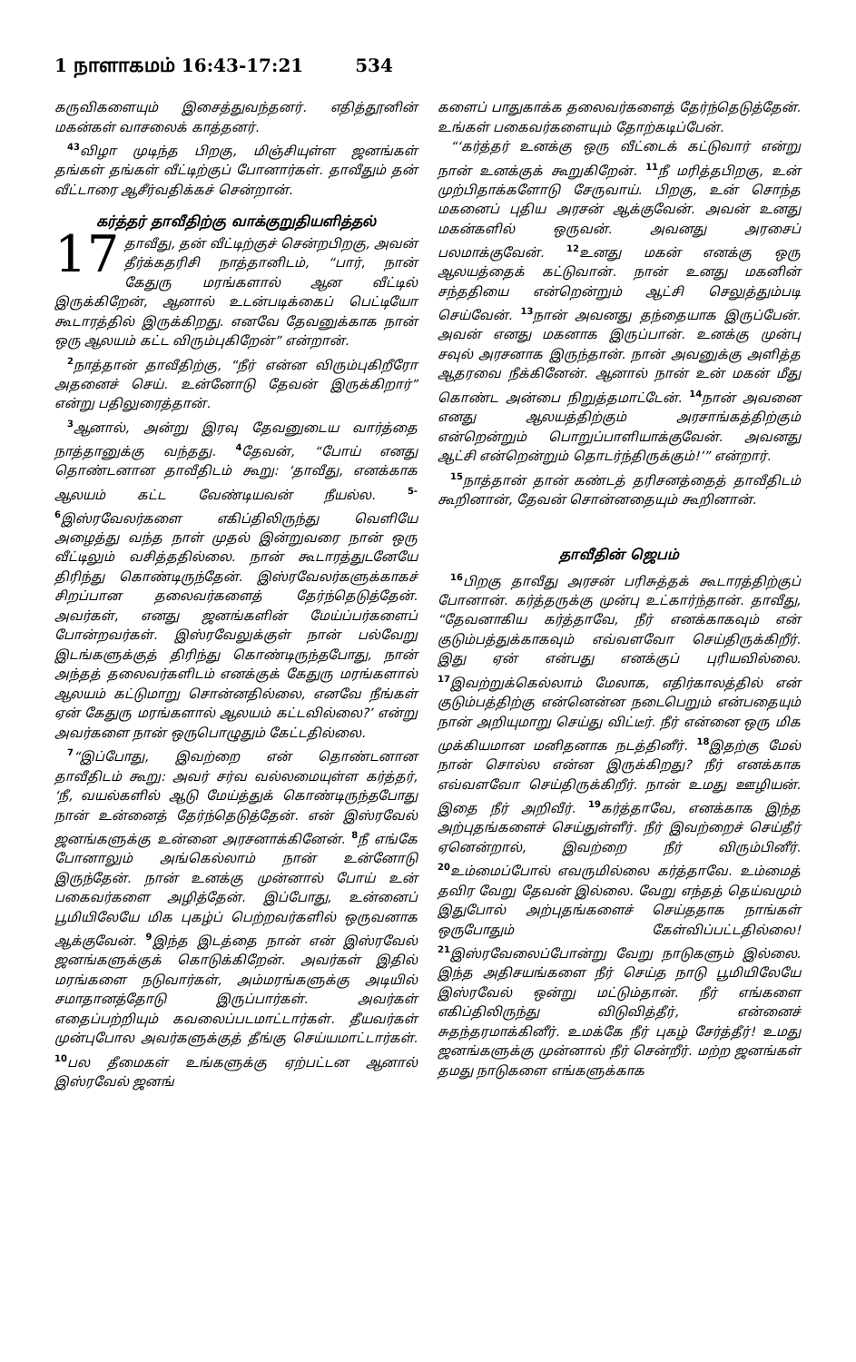1 நாளாகமம் 16:43-17:21 534
கருவிகளையும் இசைத்துவந்தனர். எதித்தூனின் மகன்கள் வாசலைக் காத்தனர்.
<sup>43</sup> விழா முடிந்த பிறகு, மிஞ்சியுள்ள ஜனங்கள் தங்கள் தங்கள் வீட்டிற்குப் போனார்கள். தாவீதும் தன் வீட்டாரை ஆசீர்வதிக்கச் சென்றான்.
கர்த்தர் தாவீதிற்கு வாக்குறுதியளித்தல்
17 தாவீது, தன் வீட்டிற்குச் சென்றபிறகு, அவன் தீர்க்கதரிசி நாத்தானிடம், “பார், நான் கேதுரு மரங்களால் ஆன வீட்டில் இருக்கிறேன், ஆனால் உடன்படிக்கைப் பெட்டியோ கூடாரத்தில் இருக்கிறது. எனவே தேவனுக்காக நான் ஒரு ஆலயம் கட்ட விரும்புகிறேன்” என்றான்.
<sup>2</sup> நாத்தான் தாவீதிற்கு, “நீர் என்ன விரும்புகிறீரோ அதனைச் செய். உன்னோடு தேவன் இருக்கிறார்” என்று பதிலுரைத்தான்.
<sup>3</sup> ஆனால், அன்று இரவு தேவனுடைய வார்த்தை நாத்தானுக்கு வந்தது. <sup>4</sup>தேவன், “போய் எனது தொண்டனான தாவீதிடம் கூறு: ‘தாவீது, எனக்காக ஆலயம் கட்ட வேண்டியவன் நீயல்ல. <sup>5-6</sup>இஸ்ரவேலர்களை எகிப்திலிருந்து வெளியே அழைத்து வந்த நாள் முதல் இன்றுவரை நான் ஒரு வீட்டிலும் வசித்ததில்லை. நான் கூடாரத்துடனேயே திரிந்து கொண்டிருந்தேன். இஸ்ரவேலர்களுக்காகச் சிறப்பான தலைவர்களைத் தேர்ந்தெடுத்தேன். அவர்கள், எனது ஜனங்களின் மேய்ப்பர்களைப் போன்றவர்கள். இஸ்ரவேலுக்குள் நான் பல்வேறு இடங்களுக்குத் திரிந்து கொண்டிருந்தபோது, நான் அந்தத் தலைவர்களிடம் எனக்குக் கேதுரு மரங்களால் ஆலயம் கட்டுமாறு சொன்னதில்லை, எனவே நீங்கள் ஏன் கேதுரு மரங்களால் ஆலயம் கட்டவில்லை?’ என்று அவர்களை நான் ஒருபொழுதும் கேட்டதில்லை.
<sup>7</sup> “இப்போது, இவற்றை என் தொண்டனான தாவீதிடம் கூறு: அவர் சர்வ வல்லமையுள்ள கர்த்தர், ‘நீ, வயல்களில் ஆடு மேய்த்துக் கொண்டிருந்தபோது நான் உன்னைத் தேர்ந்தெடுத்தேன். என் இஸ்ரவேல் ஜனங்களுக்கு உன்னை அரசனாக்கினேன். <sup>8</sup>நீ எங்கே போனாலும் அங்கெல்லாம் நான் உன்னோடு இருந்தேன். நான் உனக்கு முன்னால் போய் உன் பகைவர்களை அழித்தேன். இப்போது, உன்னைப் பூமியிலேயே மிக புகழ்ப் பெற்றவர்களில் ஒருவனாக ஆக்குவேன். <sup>9</sup>இந்த இடத்தை நான் என் இஸ்ரவேல் ஜனங்களுக்குக் கொடுக்கிறேன். அவர்கள் இதில் மரங்களை நடுவார்கள், அம்மரங்களுக்கு அடியில் சமாதானத்தோடு இருப்பார்கள். அவர்கள் எதைப்பற்றியும் கவலைப்படமாட்டார்கள். தீயவர்கள் முன்புபோல அவர்களுக்குத் தீங்கு செய்யமாட்டார்கள். <sup>10</sup>பல தீமைகள் உங்களுக்கு ஏற்பட்டன ஆனால் இஸ்ரவேல் ஜனங்
களைப் பாதுகாக்க தலைவர்களைத் தேர்ந்தெடுத்தேன். உங்கள் பகைவர்களையும் தோற்கடிப்பேன்.
“‘கர்த்தர் உனக்கு ஒரு வீட்டைக் கட்டுவார் என்று நான் உனக்குக் கூறுகிறேன். <sup>11</sup>நீ மரித்தபிறகு, உன் முற்பிதாக்களோடு சேருவாய். பிறகு, உன் சொந்த மகனைப் புதிய அரசன் ஆக்குவேன். அவன் உனது மகன்களில் ஒருவன். அவனது அரசைப் பலமாக்குவேன். <sup>12</sup>உனது மகன் எனக்கு ஒரு ஆலயத்தைக் கட்டுவான். நான் உனது மகனின் சந்ததியை என்றென்றும் ஆட்சி செலுத்தும்படி செய்வேன். <sup>13</sup>நான் அவனது தந்தையாக இருப்பேன். அவன் எனது மகனாக இருப்பான். உனக்கு முன்பு சவுல் அரசனாக இருந்தான். நான் அவனுக்கு அளித்த ஆதரவை நீக்கினேன். ஆனால் நான் உன் மகன் மீது கொண்ட அன்பை நிறுத்தமாட்டேன். <sup>14</sup>நான் அவனை எனது ஆலயத்திற்கும் அரசாங்கத்திற்கும் என்றென்றும் பொறுப்பாளியாக்குவேன். அவனது ஆட்சி என்றென்றும் தொடர்ந்திருக்கும்!’” என்றார்.
<sup>15</sup> நாத்தான் தான் கண்டத் தரிசனத்தைத் தாவீதிடம் கூறினான், தேவன் சொன்னதையும் கூறினான்.
தாவீதின் ஜெபம்
<sup>16</sup> பிறகு தாவீது அரசன் பரிசுத்தக் கூடாரத்திற்குப் போனான். கர்த்தருக்கு முன்பு உட்கார்ந்தான். தாவீது, “தேவனாகிய கர்த்தாவே, நீர் எனக்காகவும் என் குடும்பத்துக்காகவும் எவ்வளவோ செய்திருக்கிறீர். இது ஏன் என்பது எனக்குப் புரியவில்லை. <sup>17</sup>இவற்றுக்கெல்லாம் மேலாக, எதிர்காலத்தில் என் குடும்பத்திற்கு என்னென்ன நடைபெறும் என்பதையும் நான் அறியுமாறு செய்து விட்டீர். நீர் என்னை ஒரு மிக முக்கியமான மனிதனாக நடத்தினீர். <sup>18</sup>இதற்கு மேல் நான் சொல்ல என்ன இருக்கிறது? நீர் எனக்காக எவ்வளவோ செய்திருக்கிறீர். நான் உமது ஊழியன். இதை நீர் அறிவீர். <sup>19</sup>கர்த்தாவே, எனக்காக இந்த அற்புதங்களைச் செய்துள்ளீர். நீர் இவற்றைச் செய்தீர் ஏனென்றால், இவற்றை நீர் விரும்பினீர். <sup>20</sup>உம்மைப்போல் எவருமில்லை கர்த்தாவே. உம்மைத் தவிர வேறு தேவன் இல்லை. வேறு எந்தத் தெய்வமும் இதுபோல் அற்புதங்களைச் செய்ததாக நாங்கள் ஒருபோதும் கேள்விப்பட்டதில்லை! <sup>21</sup>இஸ்ரவேலைப்போன்று வேறு நாடுகளும் இல்லை. இந்த அதிசயங்களை நீர் செய்த நாடு பூமியிலேயே இஸ்ரவேல் ஒன்று மட்டும்தான். நீர் எங்களை எகிப்திலிருந்து விடுவித்தீர், என்னைச் சுதந்தரமாக்கினீர். உமக்கே நீர் புகழ் சேர்த்தீர்! உமது ஜனங்களுக்கு முன்னால் நீர் சென்றீர். மற்ற ஜனங்கள் தமது நாடுகளை எங்களுக்காக